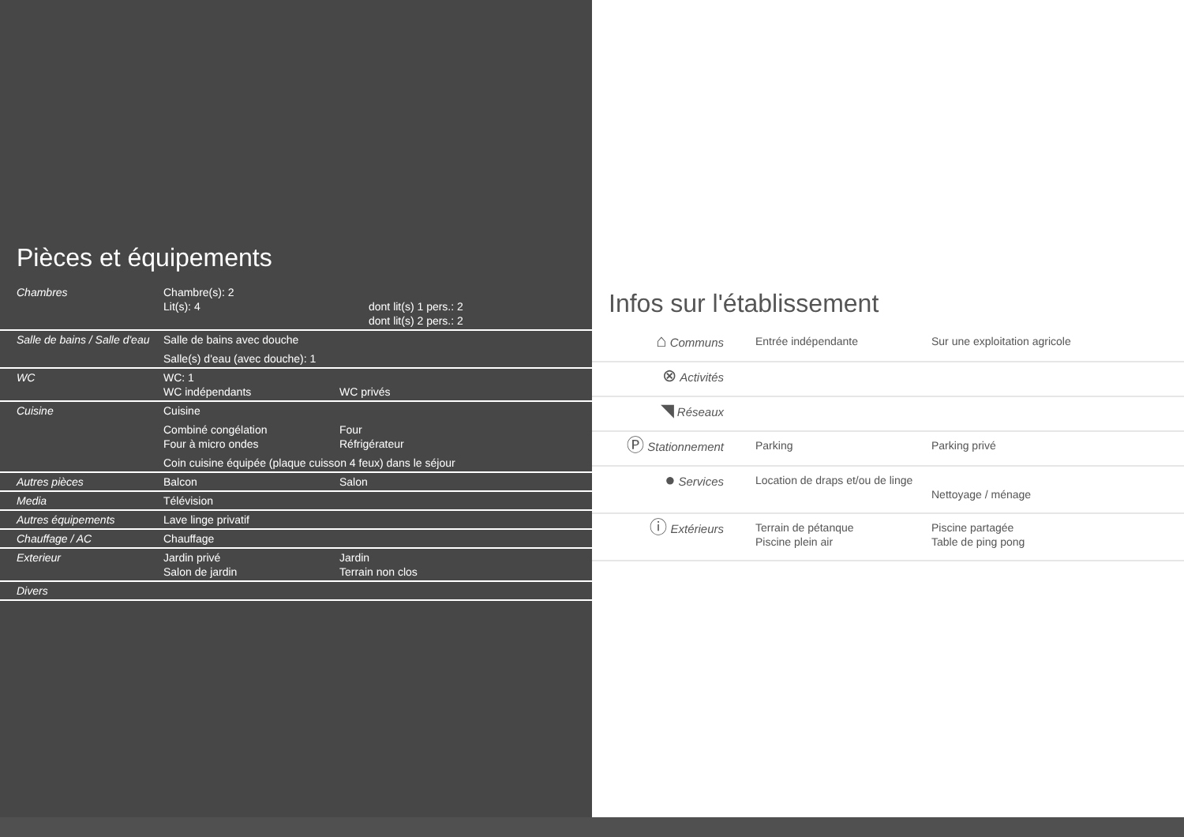Pièces et équipements
| Chambres | Chambre(s): 2 Lit(s): 4 dont lit(s) 1 pers.: 2 dont lit(s) 2 pers.: 2 |
| Salle de bains / Salle d'eau | Salle de bains avec douche Salle(s) d'eau (avec douche): 1 |
| WC | WC: 1 WC indépendants WC privés |
| Cuisine | Cuisine Combiné congélation Four Four à micro ondes Réfrigérateur Coin cuisine équipée (plaque cuisson 4 feux) dans le séjour |
| Autres pièces | Balcon Salon |
| Media | Télévision |
| Autres équipements | Lave linge privatif |
| Chauffage / AC | Chauffage |
| Exterieur | Jardin privé Jardin Salon de jardin Terrain non clos |
| Divers | |
Infos sur l'établissement
| ⌂ Communs | Entrée indépendante | Sur une exploitation agricole |
| ⊗ Activités | | |
| ◥ Réseaux | | |
| Ⓟ Stationnement | Parking | Parking privé |
| ● Services | Location de draps et/ou de linge | Nettoyage / ménage |
| ⓘ Extérieurs | Terrain de pétanque Piscine plein air | Piscine partagée Table de ping pong |